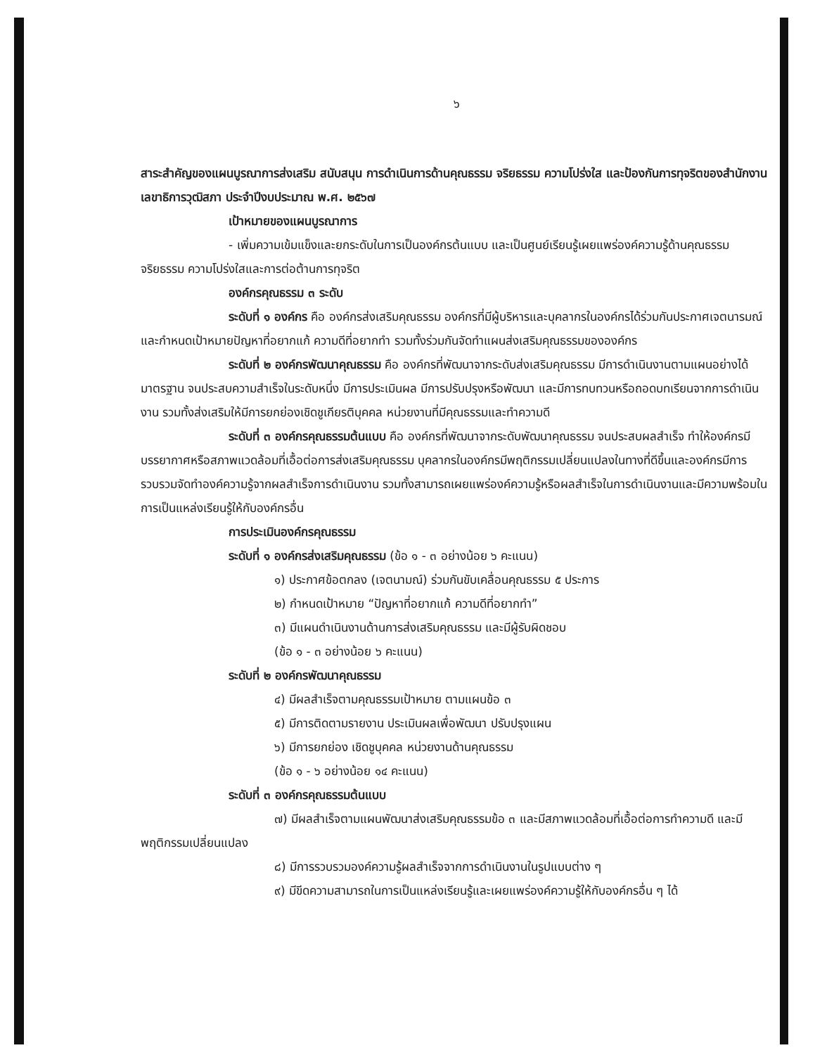๖
สาระสำคัญของแผนบูรณาการส่งเสริม สนับสนุน การดำเนินการด้านคุณธรรม จริยธรรม ความโปร่งใส และป้องกันการทุจริตของสำนักงานเลขาธิการวุฒิสภา ประจำปีงบประมาณ พ.ศ. ๒๕๖๗
เป้าหมายของแผนบูรณาการ
- เพิ่มความเข้มแข็งและยกระดับในการเป็นองค์กรต้นแบบ และเป็นศูนย์เรียนรู้เผยแพร่องค์ความรู้ด้านคุณธรรม จริยธรรม ความโปร่งใสและการต่อต้านการทุจริต
องค์กรคุณธรรม ๓ ระดับ
ระดับที่ ๑ องค์กร คือ องค์กรส่งเสริมคุณธรรม องค์กรที่มีผู้บริหารและบุคลากรในองค์กรได้ร่วมกันประกาศเจตนารมณ์และกำหนดเป้าหมายปัญหาที่อยากแก้ ความดีที่อยากทำ รวมทั้งร่วมกันจัดทำแผนส่งเสริมคุณธรรมขององค์กร
ระดับที่ ๒ องค์กรพัฒนาคุณธรรม คือ องค์กรที่พัฒนาจากระดับส่งเสริมคุณธรรม มีการดำเนินงานตามแผนอย่างได้มาตรฐาน จนประสบความสำเร็จในระดับหนึ่ง มีการประเมินผล มีการปรับปรุงหรือพัฒนา และมีการทบทวนหรือถอดบทเรียนจากการดำเนินงาน รวมทั้งส่งเสริมให้มีการยกย่องเชิดชูเกียรติบุคคล หน่วยงานที่มีคุณธรรมและทำความดี
ระดับที่ ๓ องค์กรคุณธรรมต้นแบบ คือ องค์กรที่พัฒนาจากระดับพัฒนาคุณธรรม จนประสบผลสำเร็จ ทำให้องค์กรมีบรรยากาศหรือสภาพแวดล้อมที่เอื้อต่อการส่งเสริมคุณธรรม บุคลากรในองค์กรมีพฤติกรรมเปลี่ยนแปลงในทางที่ดีขึ้นและองค์กรมีการรวบรวมจัดทำองค์ความรู้จากผลสำเร็จการดำเนินงาน รวมทั้งสามารถเผยแพร่องค์ความรู้หรือผลสำเร็จในการดำเนินงานและมีความพร้อมในการเป็นแหล่งเรียนรู้ให้กับองค์กรอื่น
การประเมินองค์กรคุณธรรม
ระดับที่ ๑ องค์กรส่งเสริมคุณธรรม (ข้อ ๑ - ๓ อย่างน้อย ๖ คะแนน)
๑) ประกาศข้อตกลง (เจตนามณ์) ร่วมกันขับเคลื่อนคุณธรรม ๕ ประการ
๒) กำหนดเป้าหมาย “ปัญหาที่อยากแก้ ความดีที่อยากทำ”
๓) มีแผนดำเนินงานด้านการส่งเสริมคุณธรรม และมีผู้รับผิดชอบ
(ข้อ ๑ - ๓ อย่างน้อย ๖ คะแนน)
ระดับที่ ๒ องค์กรพัฒนาคุณธรรม
๔) มีผลสำเร็จตามคุณธรรมเป้าหมาย ตามแผนข้อ ๓
๕) มีการติดตามรายงาน ประเมินผลเพื่อพัฒนา ปรับปรุงแผน
๖) มีการยกย่อง เชิดชูบุคคล หน่วยงานด้านคุณธรรม
(ข้อ ๑ - ๖ อย่างน้อย ๑๔ คะแนน)
ระดับที่ ๓ องค์กรคุณธรรมต้นแบบ
๗) มีผลสำเร็จตามแผนพัฒนาส่งเสริมคุณธรรมข้อ ๓ และมีสภาพแวดล้อมที่เอื้อต่อการทำความดี และมีพฤติกรรมเปลี่ยนแปลง
๘) มีการรวบรวมองค์ความรู้ผลสำเร็จจากการดำเนินงานในรูปแบบต่าง ๆ
๙) มีขีดความสามารถในการเป็นแหล่งเรียนรู้และเผยแพร่องค์ความรู้ให้กับองค์กรอื่น ๆ ได้